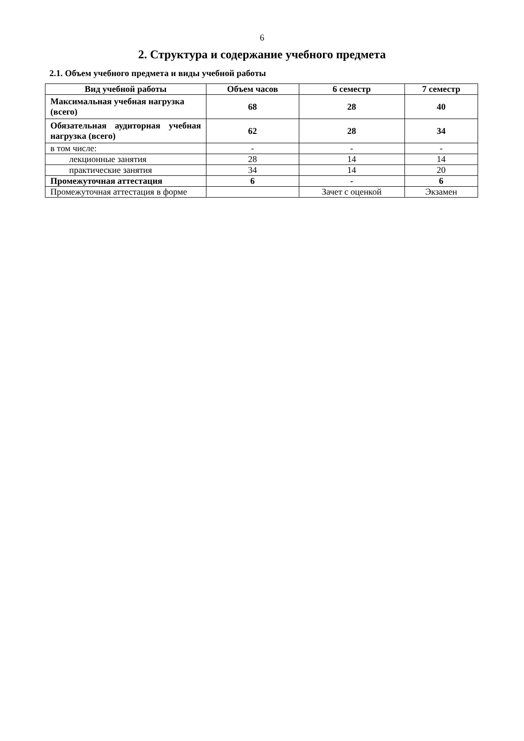6
2. Структура и содержание учебного предмета
2.1. Объем учебного предмета и виды учебной работы
| Вид учебной работы | Объем часов | 6 семестр | 7 семестр |
| --- | --- | --- | --- |
| Максимальная учебная нагрузка (всего) | 68 | 28 | 40 |
| Обязательная аудиторная учебная нагрузка (всего) | 62 | 28 | 34 |
| в том числе: | - | - | - |
| лекционные занятия | 28 | 14 | 14 |
| практические занятия | 34 | 14 | 20 |
| Промежуточная аттестация | 6 | - | 6 |
| Промежуточная аттестация в форме | | Зачет с оценкой | Экзамен |